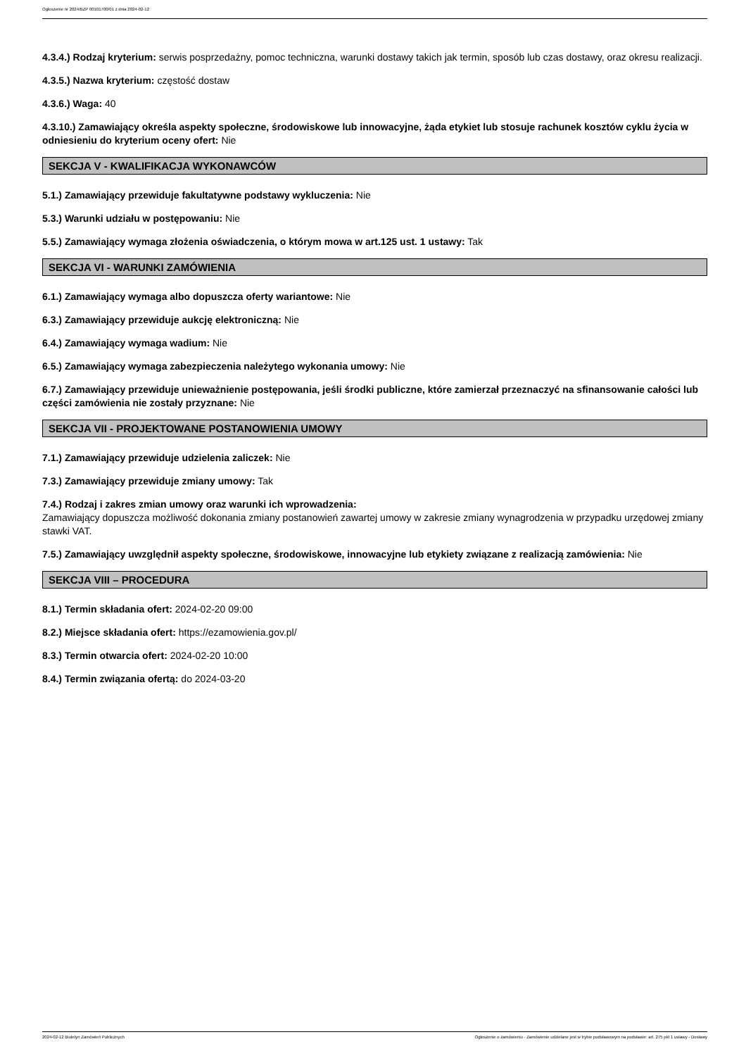Ogłoszenie nr 2024/BZP 00101700/01 z dnia 2024-02-12
4.3.4.) Rodzaj kryterium: serwis posprzedażny, pomoc techniczna, warunki dostawy takich jak termin, sposób lub czas dostawy, oraz okresu realizacji.
4.3.5.) Nazwa kryterium: częstość dostaw
4.3.6.) Waga: 40
4.3.10.) Zamawiający określa aspekty społeczne, środowiskowe lub innowacyjne, żąda etykiet lub stosuje rachunek kosztów cyklu życia w odniesieniu do kryterium oceny ofert: Nie
SEKCJA V - KWALIFIKACJA WYKONAWCÓW
5.1.) Zamawiający przewiduje fakultatywne podstawy wykluczenia: Nie
5.3.) Warunki udziału w postępowaniu: Nie
5.5.) Zamawiający wymaga złożenia oświadczenia, o którym mowa w art.125 ust. 1 ustawy: Tak
SEKCJA VI - WARUNKI ZAMÓWIENIA
6.1.) Zamawiający wymaga albo dopuszcza oferty wariantowe: Nie
6.3.) Zamawiający przewiduje aukcję elektroniczną: Nie
6.4.) Zamawiający wymaga wadium: Nie
6.5.) Zamawiający wymaga zabezpieczenia należytego wykonania umowy: Nie
6.7.) Zamawiający przewiduje unieważnienie postępowania, jeśli środki publiczne, które zamierzał przeznaczyć na sfinansowanie całości lub części zamówienia nie zostały przyznane: Nie
SEKCJA VII - PROJEKTOWANE POSTANOWIENIA UMOWY
7.1.) Zamawiający przewiduje udzielenia zaliczek: Nie
7.3.) Zamawiający przewiduje zmiany umowy: Tak
7.4.) Rodzaj i zakres zmian umowy oraz warunki ich wprowadzenia:
Zamawiający dopuszcza możliwość dokonania zmiany postanowień zawartej umowy w zakresie zmiany wynagrodzenia w przypadku urzędowej zmiany stawki VAT.
7.5.) Zamawiający uwzględnił aspekty społeczne, środowiskowe, innowacyjne lub etykiety związane z realizacją zamówienia: Nie
SEKCJA VIII – PROCEDURA
8.1.) Termin składania ofert: 2024-02-20 09:00
8.2.) Miejsce składania ofert: https://ezamowienia.gov.pl/
8.3.) Termin otwarcia ofert: 2024-02-20 10:00
8.4.) Termin związania ofertą: do 2024-03-20
2024-02-12 Biuletyn Zamówień Publicznych Ogłoszenie o zamówieniu - Zamówienie udzielane jest w trybie podstawowym na podstawie: art. 275 pkt 1 ustawy - Dostawy